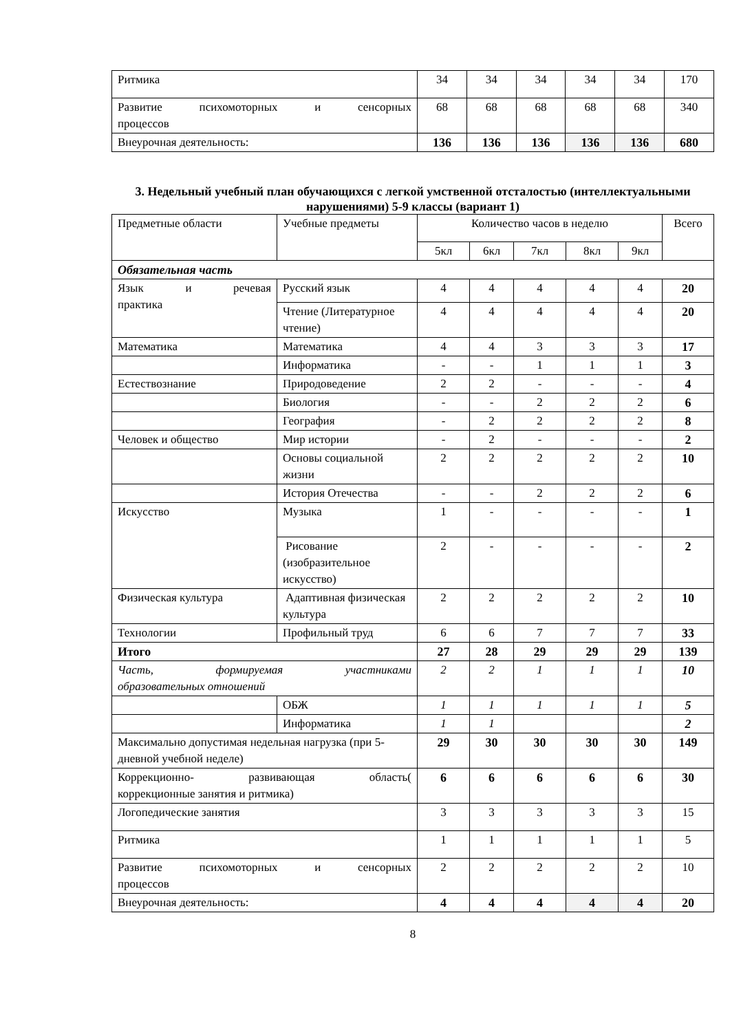| Ритмика | 34 | 34 | 34 | 34 | 34 | 170 |
| Развитие психомоторных и сенсорных процессов | 68 | 68 | 68 | 68 | 68 | 340 |
| Внеурочная деятельность: | 136 | 136 | 136 | 136 | 136 | 680 |
3. Недельный учебный план обучающихся с легкой умственной отсталостью (интеллектуальными нарушениями) 5-9 классы (вариант 1)
| Предметные области | Учебные предметы | Количество часов в неделю | | | | | Всего |
| | | 5кл | 6кл | 7кл | 8кл | 9кл | |
| Обязательная часть | | | | | | | |
| Язык и речевая практика | Русский язык | 4 | 4 | 4 | 4 | 4 | 20 |
| | Чтение (Литературное чтение) | 4 | 4 | 4 | 4 | 4 | 20 |
| Математика | Математика | 4 | 4 | 3 | 3 | 3 | 17 |
| | Информатика | - | - | 1 | 1 | 1 | 3 |
| Естествознание | Природоведение | 2 | 2 | - | - | - | 4 |
| | Биология | - | - | 2 | 2 | 2 | 6 |
| | География | - | 2 | 2 | 2 | 2 | 8 |
| Человек и общество | Мир истории | - | 2 | - | - | - | 2 |
| | Основы социальной жизни | 2 | 2 | 2 | 2 | 2 | 10 |
| | История Отечества | - | - | 2 | 2 | 2 | 6 |
| Искусство | Музыка | 1 | - | - | - | - | 1 |
| | Рисование (изобразительное искусство) | 2 | - | - | - | - | 2 |
| Физическая культура | Адаптивная физическая культура | 2 | 2 | 2 | 2 | 2 | 10 |
| Технологии | Профильный труд | 6 | 6 | 7 | 7 | 7 | 33 |
| Итого | | 27 | 28 | 29 | 29 | 29 | 139 |
| Часть, формируемая участниками образовательных отношений | | 2 | 2 | 1 | 1 | 1 | 10 |
| | ОБЖ | 1 | 1 | 1 | 1 | 1 | 5 |
| | Информатика | 1 | 1 | | | | 2 |
| Максимально допустимая недельная нагрузка (при 5-дневной учебной неделе) | | 29 | 30 | 30 | 30 | 30 | 149 |
| Коррекционно- развивающая область( коррекционные занятия и ритмика) | | 6 | 6 | 6 | 6 | 6 | 30 |
| Логопедические занятия | | 3 | 3 | 3 | 3 | 3 | 15 |
| Ритмика | | 1 | 1 | 1 | 1 | 1 | 5 |
| Развитие психомоторных и сенсорных процессов | | 2 | 2 | 2 | 2 | 2 | 10 |
| Внеурочная деятельность: | | 4 | 4 | 4 | 4 | 4 | 20 |
8